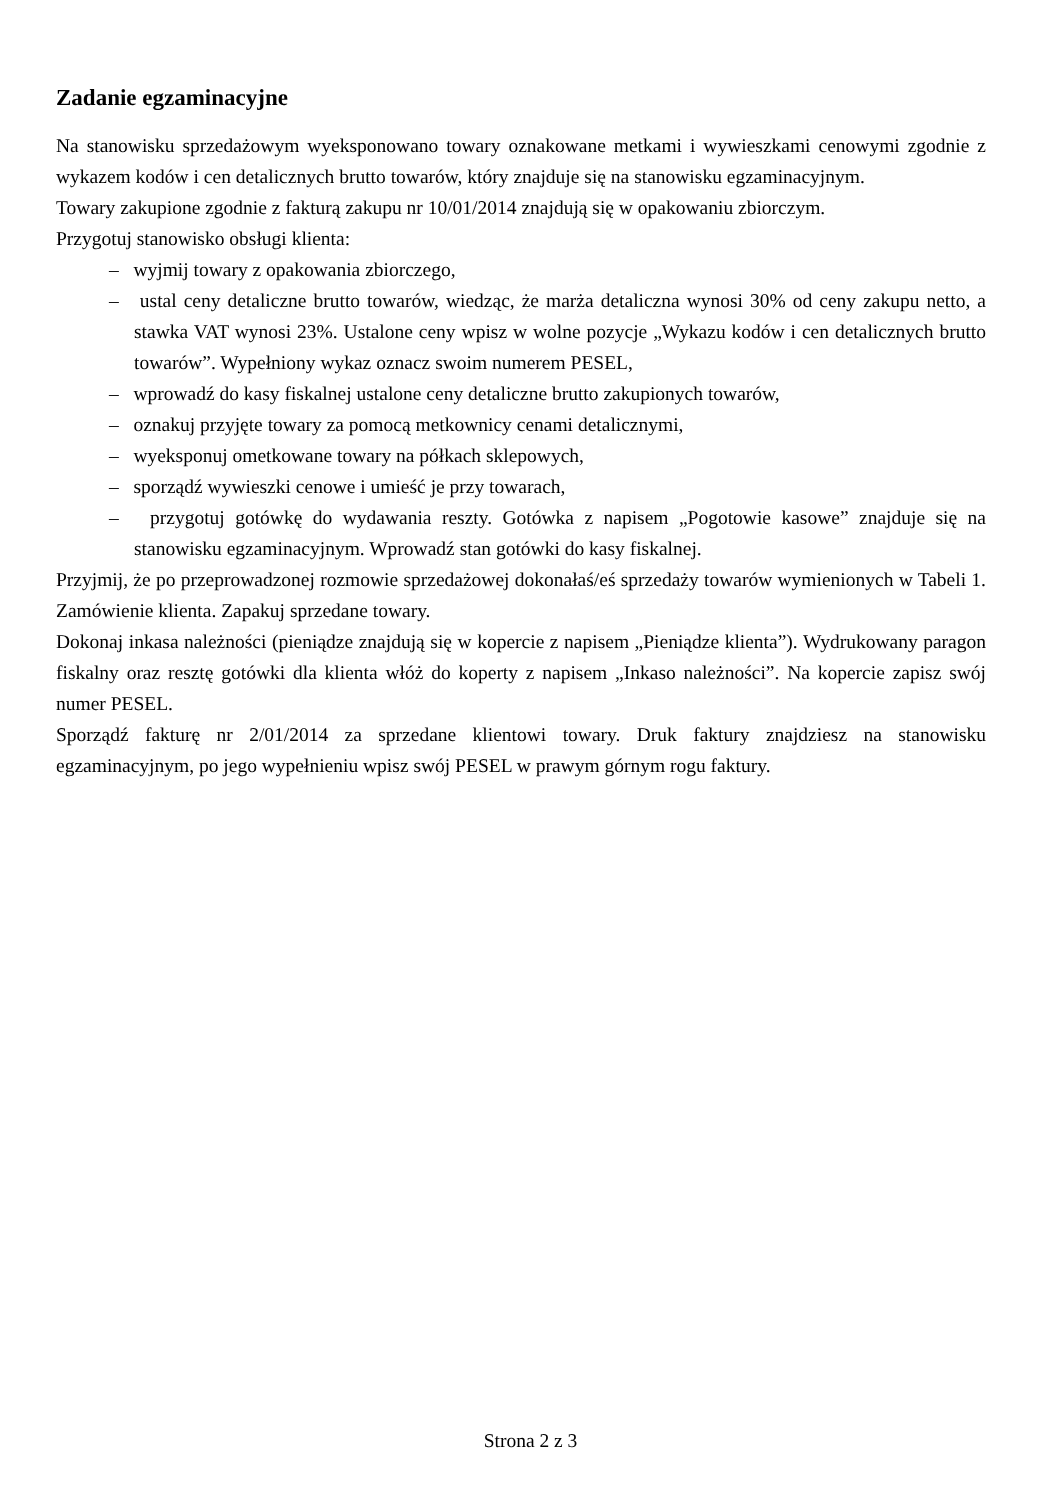Zadanie egzaminacyjne
Na stanowisku sprzedażowym wyeksponowano towary oznakowane metkami i wywieszkami cenowymi zgodnie z wykazem kodów i cen detalicznych brutto towarów, który znajduje się na stanowisku egzaminacyjnym.
Towary zakupione zgodnie z fakturą zakupu nr 10/01/2014 znajdują się w opakowaniu zbiorczym.
Przygotuj stanowisko obsługi klienta:
– wyjmij towary z opakowania zbiorczego,
– ustal ceny detaliczne brutto towarów, wiedząc, że marża detaliczna wynosi 30% od ceny zakupu netto, a stawka VAT wynosi 23%. Ustalone ceny wpisz w wolne pozycje „Wykazu kodów i cen detalicznych brutto towarów”. Wypełniony wykaz oznacz swoim numerem PESEL,
– wprowadź do kasy fiskalnej ustalone ceny detaliczne brutto zakupionych towarów,
– oznakuj przyjęte towary za pomocą metkownicy cenami detalicznymi,
– wyeksponuj ometkowane towary na półkach sklepowych,
– sporządź wywieszki cenowe i umieść je przy towarach,
– przygotuj gotówkę do wydawania reszty. Gotówka z napisem „Pogotowie kasowe” znajduje się na stanowisku egzaminacyjnym. Wprowadź stan gotówki do kasy fiskalnej.
Przyjmij, że po przeprowadzonej rozmowie sprzedażowej dokonałaś/eś sprzedaży towarów wymienionych w Tabeli 1. Zamówienie klienta. Zapakuj sprzedane towary.
Dokonaj inkasa należności (pieniądze znajdują się w kopercie z napisem „Pieniądze klienta”). Wydrukowany paragon fiskalny oraz resztę gotówki dla klienta włóż do koperty z napisem „Inkaso należności”. Na kopercie zapisz swój numer PESEL.
Sporządź fakturę nr 2/01/2014 za sprzedane klientowi towary. Druk faktury znajdziesz na stanowisku egzaminacyjnym, po jego wypełnieniu wpisz swój PESEL w prawym górnym rogu faktury.
Strona 2 z 3